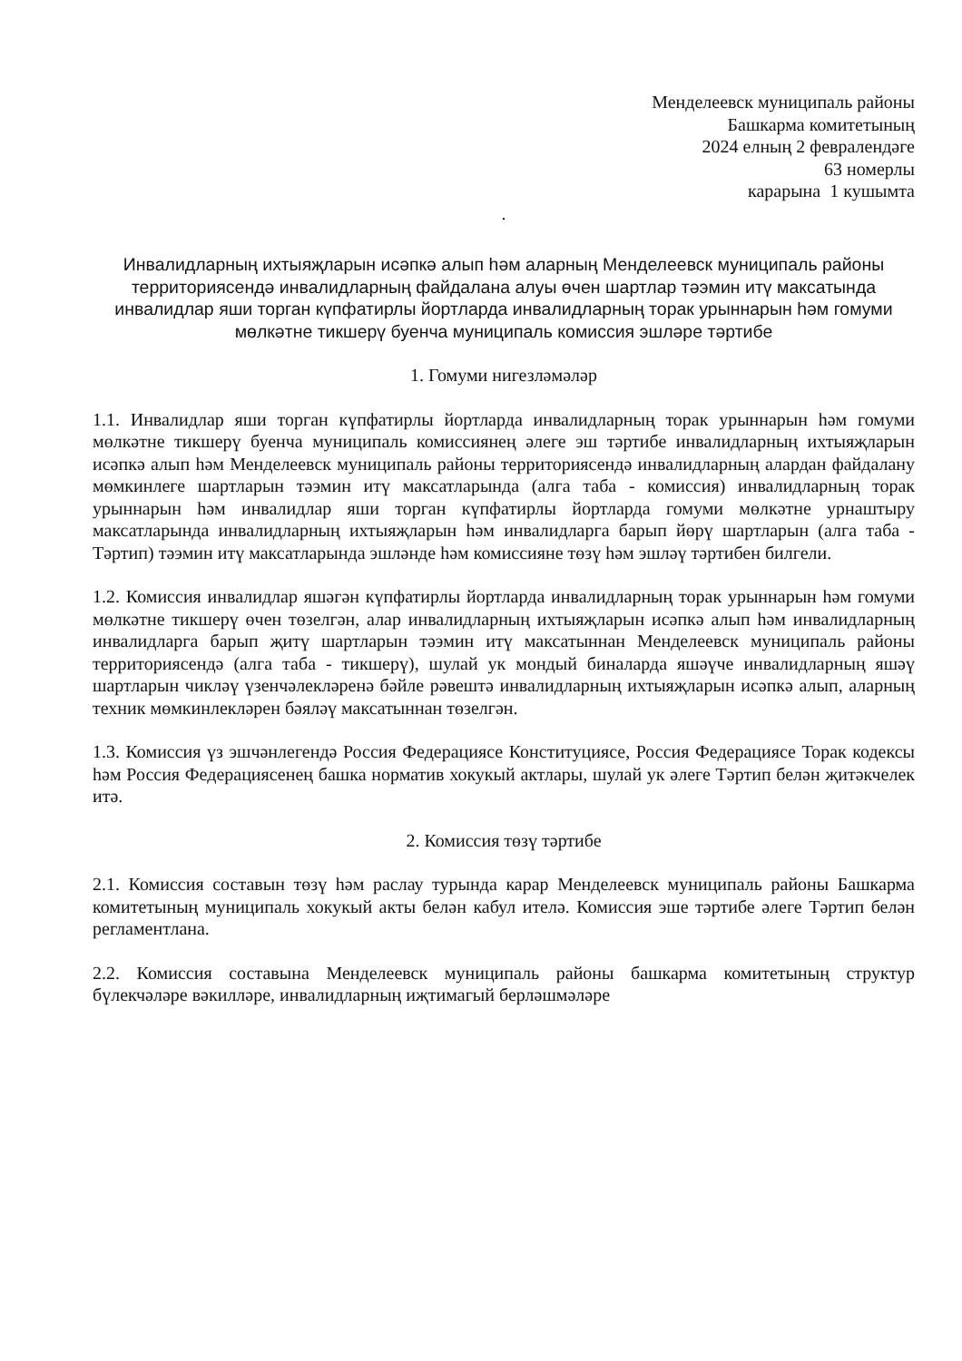Менделеевск муниципаль районы
Башкарма комитетының
2024 елның 2 февралендәге
63 номерлы
карарына 1 кушымта
.
Инвалидларның ихтыяҗларын исәпкә алып һәм аларның Менделеевск муниципаль районы территориясендә инвалидларның файдалана алуы өчен шартлар тәэмин итү максатында инвалидлар яши торган күпфатирлы йортларда инвалидларның торак урыннарын һәм гомуми мөлкәтне тикшерү буенча муниципаль комиссия эшләре тәртибе
1. Гомуми нигезләмәләр
1.1. Инвалидлар яши торган күпфатирлы йортларда инвалидларның торак урыннарын һәм гомуми мөлкәтне тикшерү буенча муниципаль комиссиянең әлеге эш тәртибе инвалидларның ихтыяҗларын исәпкә алып һәм Менделеевск муниципаль районы территориясендә инвалидларның алардан файдалану мөмкинлеге шартларын тәэмин итү максатларында (алга таба - комиссия) инвалидларның торак урыннарын һәм инвалидлар яши торган күпфатирлы йортларда гомуми мөлкәтне урнаштыру максатларында инвалидларның ихтыяҗларын һәм инвалидларга барып йөрү шартларын (алга таба - Тәртип) тәэмин итү максатларында эшләнде һәм комиссияне төзү һәм эшләү тәртибен билгели.
1.2. Комиссия инвалидлар яшәгән күпфатирлы йортларда инвалидларның торак урыннарын һәм гомуми мөлкәтне тикшерү өчен төзелгән, алар инвалидларның ихтыяҗларын исәпкә алып һәм инвалидларның инвалидларга барып җитү шартларын тәэмин итү максатыннан Менделеевск муниципаль районы территориясендә (алга таба - тикшерү), шулай ук мондый биналарда яшәүче инвалидларның яшәү шартларын чикләү үзенчәлекләренә бәйле рәвештә инвалидларның ихтыяҗларын исәпкә алып, аларның техник мөмкинлекләрен бәяләү максатыннан төзелгән.
1.3. Комиссия үз эшчәнлегендә Россия Федерациясе Конституциясе, Россия Федерациясе Торак кодексы һәм Россия Федерациясенең башка норматив хокукый актлары, шулай ук әлеге Тәртип белән җитәкчелек итә.
2. Комиссия төзү тәртибе
2.1. Комиссия составын төзү һәм раслау турында карар Менделеевск муниципаль районы Башкарма комитетының муниципаль хокукый акты белән кабул ителә. Комиссия эше тәртибе әлеге Тәртип белән регламентлана.
2.2. Комиссия составына Менделеевск муниципаль районы башкарма комитетының структур бүлекчәләре вәкилләре, инвалидларның иҗтимагый берләшмәләре